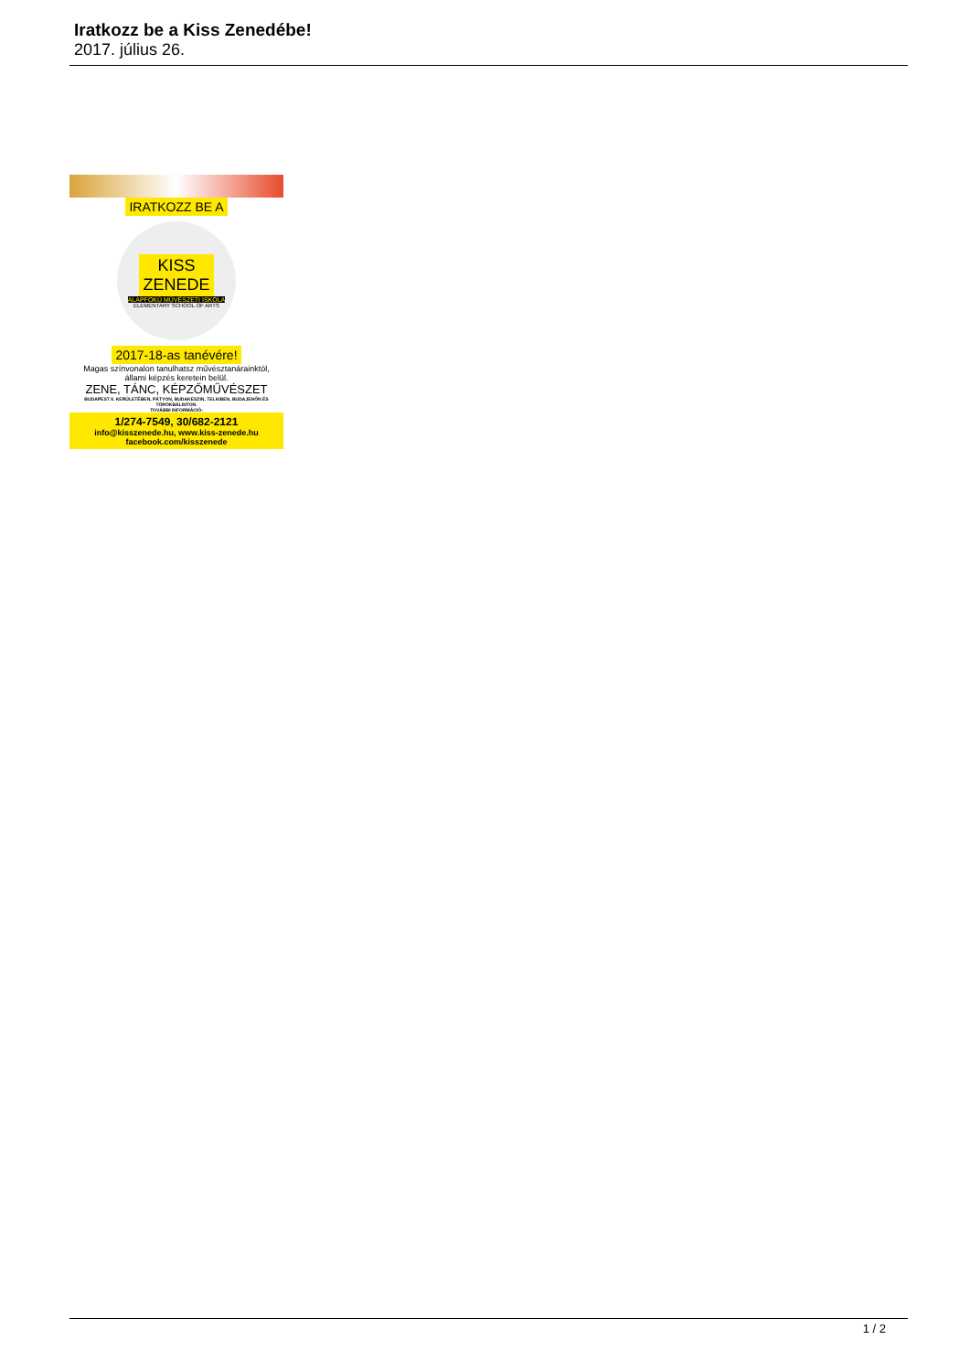Iratkozz be a Kiss Zenedébe!
2017. július 26.
IRATKOZZ BE A
KISS
ZENEDE
ALAPFOKÚ MŰVÉSZETI ISKOLA
ELEMENTARY SCHOOL OF ARTS
2017-18-as tanévére!
Magas színvonalon tanulhatsz művésztanárainktól,
állami képzés keretein belül.
ZENE, TÁNC, KÉPZŐMŰVÉSZET
BUDAPEST II. KERÜLETÉBEN, PÁTYON, BUDAKESZIN, TELKIBEN, BUDAJENŐN ÉS TÖRÖKBÁLINTON.
TOVÁBBI INFORMÁCIÓ:
1/274-7549, 30/682-2121
info@kisszenede.hu, www.kiss-zenede.hu
facebook.com/kisszenede
1 / 2